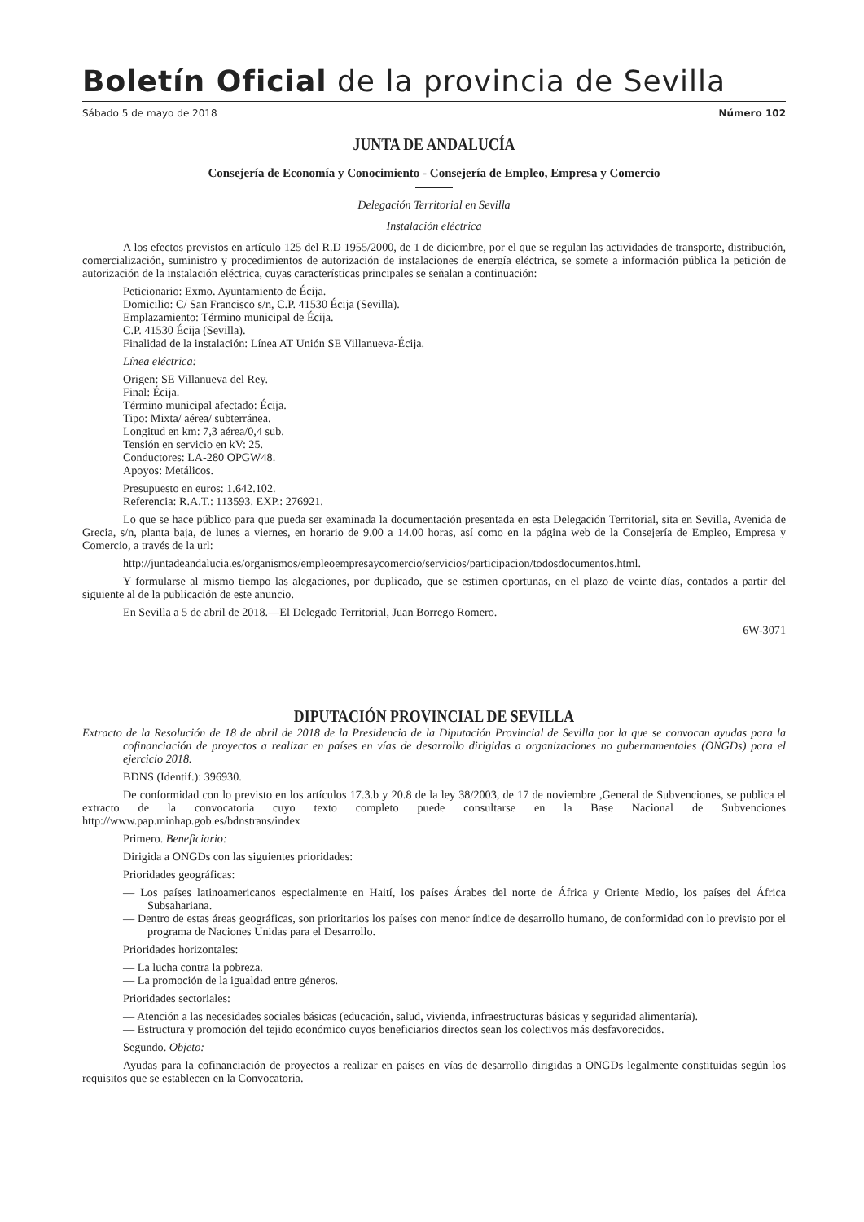Boletín Oficial de la provincia de Sevilla
Sábado 5 de mayo de 2018 Número 102
JUNTA DE ANDALUCÍA
Consejería de Economía y Conocimiento - Consejería de Empleo, Empresa y Comercio
Delegación Territorial en Sevilla
Instalación eléctrica
A los efectos previstos en artículo 125 del R.D 1955/2000, de 1 de diciembre, por el que se regulan las actividades de transporte, distribución, comercialización, suministro y procedimientos de autorización de instalaciones de energía eléctrica, se somete a información pública la petición de autorización de la instalación eléctrica, cuyas características principales se señalan a continuación:
Peticionario: Exmo. Ayuntamiento de Écija.
Domicilio: C/ San Francisco s/n, C.P. 41530 Écija (Sevilla).
Emplazamiento: Término municipal de Écija.
C.P. 41530 Écija (Sevilla).
Finalidad de la instalación: Línea AT Unión SE Villanueva-Écija.
Línea eléctrica:
Origen: SE Villanueva del Rey.
Final: Écija.
Término municipal afectado: Écija.
Tipo: Mixta/ aérea/ subterránea.
Longitud en km: 7,3 aérea/0,4 sub.
Tensión en servicio en kV: 25.
Conductores: LA-280 OPGW48.
Apoyos: Metálicos.
Presupuesto en euros: 1.642.102.
Referencia: R.A.T.: 113593. EXP.: 276921.
Lo que se hace público para que pueda ser examinada la documentación presentada en esta Delegación Territorial, sita en Sevilla, Avenida de Grecia, s/n, planta baja, de lunes a viernes, en horario de 9.00 a 14.00 horas, así como en la página web de la Consejería de Empleo, Empresa y Comercio, a través de la url:
http://juntadeandalucia.es/organismos/empleoempresaycomercio/servicios/participacion/todosdocumentos.html.
Y formularse al mismo tiempo las alegaciones, por duplicado, que se estimen oportunas, en el plazo de veinte días, contados a partir del siguiente al de la publicación de este anuncio.
En Sevilla a 5 de abril de 2018.—El Delegado Territorial, Juan Borrego Romero.
6W-3071
DIPUTACIÓN PROVINCIAL DE SEVILLA
Extracto de la Resolución de 18 de abril de 2018 de la Presidencia de la Diputación Provincial de Sevilla por la que se convocan ayudas para la cofinanciación de proyectos a realizar en países en vías de desarrollo dirigidas a organizaciones no gubernamentales (ONGDs) para el ejercicio 2018.
BDNS (Identif.): 396930.
De conformidad con lo previsto en los artículos 17.3.b y 20.8 de la ley 38/2003, de 17 de noviembre ,General de Subvenciones, se publica el extracto de la convocatoria cuyo texto completo puede consultarse en la Base Nacional de Subvenciones http://www.pap.minhap.gob.es/bdnstrans/index
Primero. Beneficiario:
Dirigida a ONGDs con las siguientes prioridades:
Prioridades geográficas:
— Los países latinoamericanos especialmente en Haití, los países Árabes del norte de África y Oriente Medio, los países del África Subsahariana.
— Dentro de estas áreas geográficas, son prioritarios los países con menor índice de desarrollo humano, de conformidad con lo previsto por el programa de Naciones Unidas para el Desarrollo.
Prioridades horizontales:
— La lucha contra la pobreza.
— La promoción de la igualdad entre géneros.
Prioridades sectoriales:
— Atención a las necesidades sociales básicas (educación, salud, vivienda, infraestructuras básicas y seguridad alimentaría).
— Estructura y promoción del tejido económico cuyos beneficiarios directos sean los colectivos más desfavorecidos.
Segundo. Objeto:
Ayudas para la cofinanciación de proyectos a realizar en países en vías de desarrollo dirigidas a ONGDs legalmente constituidas según los requisitos que se establecen en la Convocatoria.